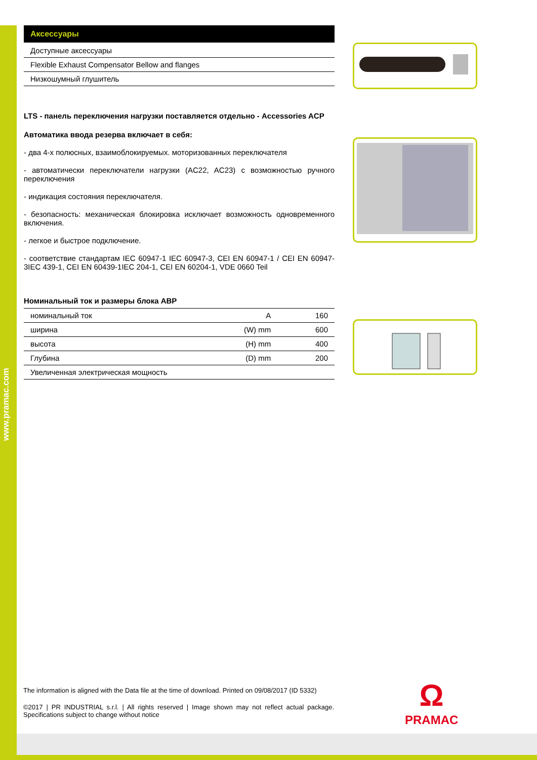www.pramac.com
Аксессуары
Доступные аксессуары
Flexible Exhaust Compensator Bellow and flanges
Низкошумный глушитель
LTS - панель переключения нагрузки поставляется отдельно - Accessories ACP
Автоматика ввода резерва включает в себя:
- два 4-х полюсных, взаимоблокируемых. моторизованных переключателя
- автоматически переключатели нагрузки (AC22, AC23) с возможностью ручного переключения
- индикация состояния переключателя.
- безопасность: механическая блокировка исключает возможность одновременного включения.
- легкое и быстрое подключение.
- соответствие стандартам IEC 60947-1 IEC 60947-3, CEI EN 60947-1 / CEI EN 60947-3IEC 439-1, CEI EN 60439-1IEC 204-1, CEI EN 60204-1, VDE 0660 Teil
Номинальный ток и размеры блока ABP
| номинальный ток | A | 160 |
| ширина | (W) mm | 600 |
| высота | (H) mm | 400 |
| Глубина | (D) mm | 200 |
| Увеличенная электрическая мощность | | |
The information is aligned with the Data file at the time of download. Printed on 09/08/2017 (ID 5332)
©2017 | PR INDUSTRIAL s.r.l. | All rights reserved | Image shown may not reflect actual package. Specifications subject to change without notice
Ω
PRAMAC